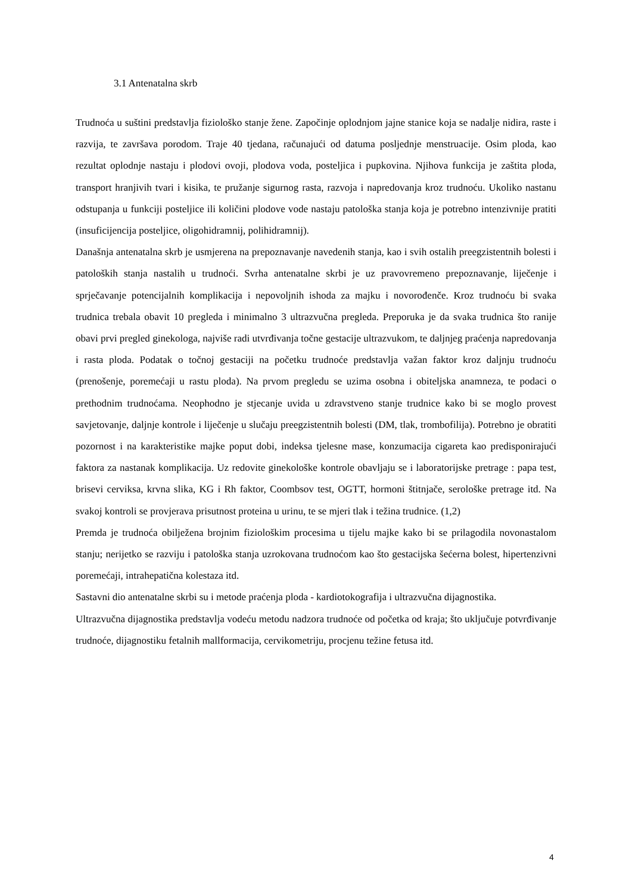3.1 Antenatalna skrb
Trudnoća u suštini predstavlja fiziološko stanje žene. Započinje oplodnjom jajne stanice koja se nadalje nidira, raste i razvija, te završava porodom. Traje 40 tjedana, računajući od datuma posljednje menstruacije. Osim ploda, kao rezultat oplodnje nastaju i plodovi ovoji, plodova voda, posteljica i pupkovina. Njihova funkcija je zaštita ploda, transport hranjivih tvari i kisika, te pružanje sigurnog rasta, razvoja i napredovanja kroz trudnoću. Ukoliko nastanu odstupanja u funkciji posteljice ili količini plodove vode nastaju patološka stanja koja je potrebno intenzivnije pratiti (insuficijencija posteljice, oligohidramnij, polihidramnij).
Današnja antenatalna skrb je usmjerena na prepoznavanje navedenih stanja, kao i svih ostalih preegzistentnih bolesti i patoloških stanja nastalih u trudnoći. Svrha antenatalne skrbi je uz pravovremeno prepoznavanje, liječenje i sprječavanje potencijalnih komplikacija i nepovoljnih ishoda za majku i novorođenče. Kroz trudnoću bi svaka trudnica trebala obavit 10 pregleda i minimalno 3 ultrazvučna pregleda. Preporuka je da svaka trudnica što ranije obavi prvi pregled ginekologa, najviše radi utvrđivanja točne gestacije ultrazvukom, te daljnjeg praćenja napredovanja i rasta ploda. Podatak o točnoj gestaciji na početku trudnoće predstavlja važan faktor kroz daljnju trudnoću (prenošenje, poremećaji u rastu ploda). Na prvom pregledu se uzima osobna i obiteljska anamneza, te podaci o prethodnim trudnoćama. Neophodno je stjecanje uvida u zdravstveno stanje trudnice kako bi se moglo provest savjetovanje, daljnje kontrole i liječenje u slučaju preegzistentnih bolesti (DM, tlak, trombofilija). Potrebno je obratiti pozornost i na karakteristike majke poput dobi, indeksa tjelesne mase, konzumacija cigareta kao predisponirajući faktora za nastanak komplikacija. Uz redovite ginekološke kontrole obavljaju se i laboratorijske pretrage : papa test, brisevi cerviksa, krvna slika, KG i Rh faktor, Coombsov test, OGTT, hormoni štitnjače, serološke pretrage itd. Na svakoj kontroli se provjerava prisutnost proteina u urinu, te se mjeri tlak i težina trudnice. (1,2)
Premda je trudnoća obilježena brojnim fiziološkim procesima u tijelu majke kako bi se prilagodila novonastalom stanju; nerijetko se razviju i patološka stanja uzrokovana trudnoćom kao što gestacijska šećerna bolest, hipertenzivni poremećaji, intrahepatična kolestaza itd.
Sastavni dio antenatalne skrbi su i metode praćenja ploda - kardiotokografija i ultrazvučna dijagnostika.
Ultrazvučna dijagnostika predstavlja vodeću metodu nadzora trudnoće od početka od kraja; što uključuje potvrđivanje trudnoće, dijagnostiku fetalnih mallformacija, cervikometriju, procjenu težine fetusa itd.
4